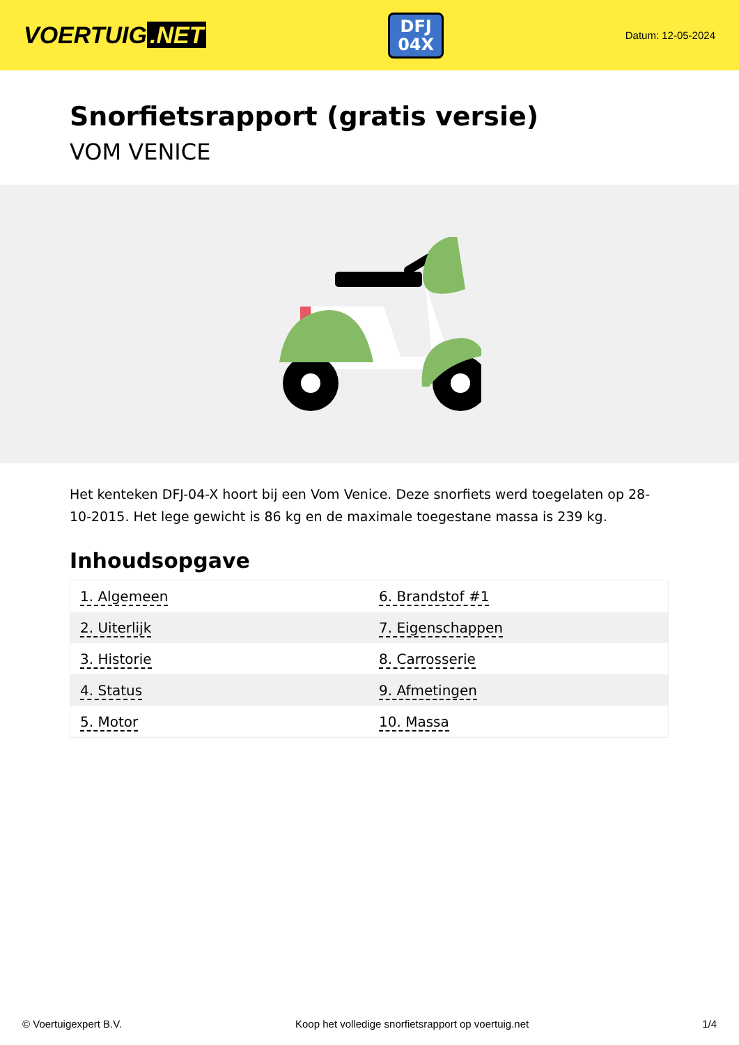VOERTUIG.NET
DFJ
04X
Datum: 12-05-2024
Snorfietsrapport (gratis versie)
VOM VENICE
Het kenteken DFJ-04-X hoort bij een Vom Venice. Deze snorfiets werd toegelaten op 28-10-2015. Het lege gewicht is 86 kg en de maximale toegestane massa is 239 kg.
Inhoudsopgave
| 1. Algemeen | 6. Brandstof #1 |
| 2. Uiterlijk | 7. Eigenschappen |
| 3. Historie | 8. Carrosserie |
| 4. Status | 9. Afmetingen |
| 5. Motor | 10. Massa |
© Voertuigexpert B.V. Koop het volledige snorfietsrapport op voertuig.net 1/4